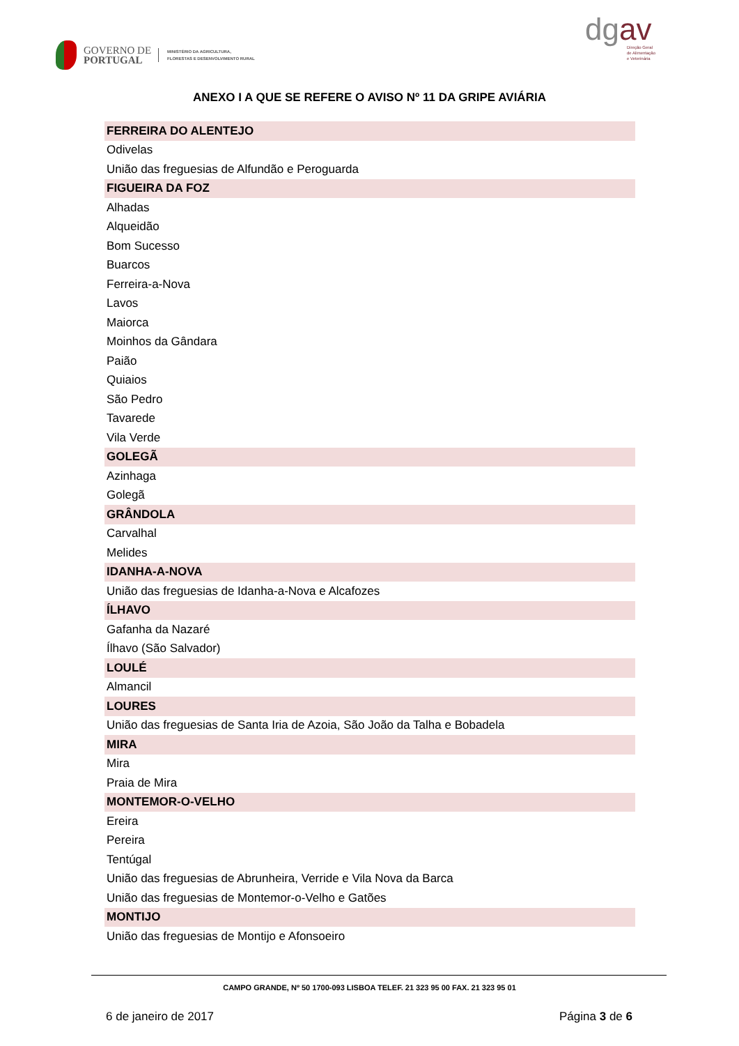GOVERNO DE
PORTUGAL
MINISTÉRIO DA AGRICULTURA,
FLORESTAS E DESENVOLVIMENTO RURAL
dgav
Direção Geral
de Alimentação
e Veterinária
ANEXO I A QUE SE REFERE O AVISO Nº 11 DA GRIPE AVIÁRIA
| FERREIRA DO ALENTEJO |
| --- |
| Odivelas |
| União das freguesias de Alfundão e Peroguarda |
| FIGUEIRA DA FOZ |
| Alhadas |
| Alqueidão |
| Bom Sucesso |
| Buarcos |
| Ferreira-a-Nova |
| Lavos |
| Maiorca |
| Moinhos da Gândara |
| Paião |
| Quiaios |
| São Pedro |
| Tavarede |
| Vila Verde |
| GOLEGÃ |
| Azinhaga |
| Golegã |
| GRÂNDOLA |
| Carvalhal |
| Melides |
| IDANHA-A-NOVA |
| União das freguesias de Idanha-a-Nova e Alcafozes |
| ÍLHAVO |
| Gafanha da Nazaré |
| Ílhavo (São Salvador) |
| LOULÉ |
| Almancil |
| LOURES |
| União das freguesias de Santa Iria de Azoia, São João da Talha e Bobadela |
| MIRA |
| Mira |
| Praia de Mira |
| MONTEMOR-O-VELHO |
| Ereira |
| Pereira |
| Tentúgal |
| União das freguesias de Abrunheira, Verride e Vila Nova da Barca |
| União das freguesias de Montemor-o-Velho e Gatões |
| MONTIJO |
| União das freguesias de Montijo e Afonsoeiro |
CAMPO GRANDE, Nº 50 1700-093 LISBOA TELEF. 21 323 95 00 FAX. 21 323 95 01
6 de janeiro de 2017 Página 3 de 6